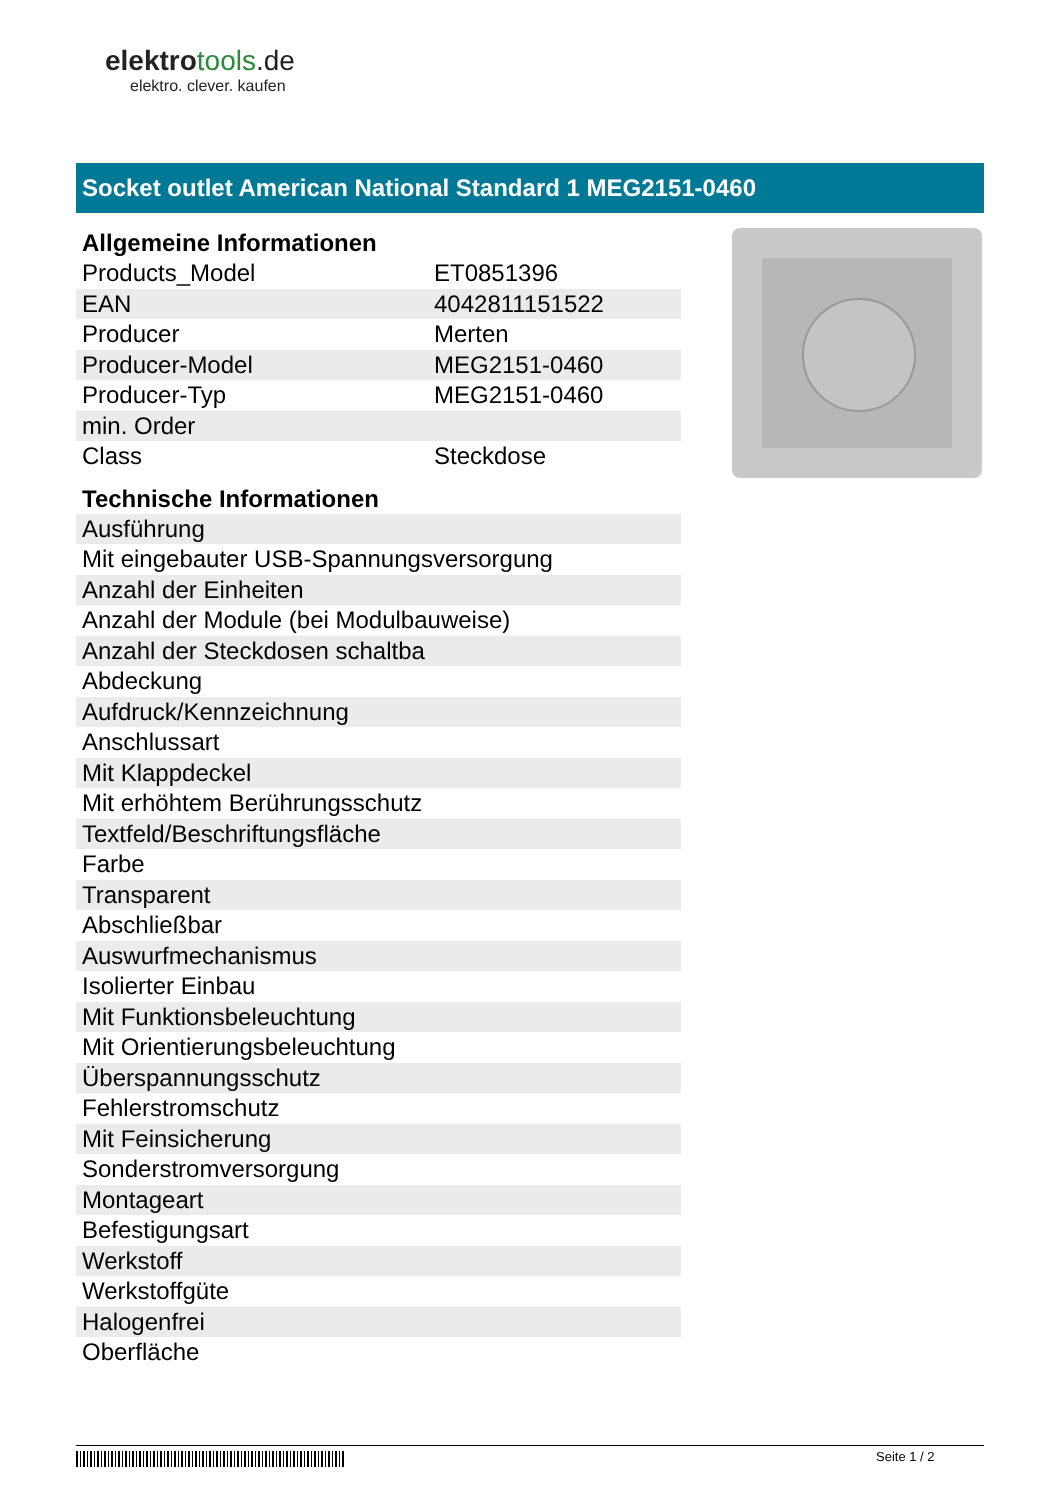elektrotools.de
elektro. clever. kaufen
Socket outlet American National Standard 1 MEG2151-0460
Allgemeine Informationen
| Products_Model | ET0851396 |
| EAN | 4042811151522 |
| Producer | Merten |
| Producer-Model | MEG2151-0460 |
| Producer-Typ | MEG2151-0460 |
| min. Order | |
| Class | Steckdose |
Technische Informationen
| Ausführung |
| Mit eingebauter USB-Spannungsversorgung |
| Anzahl der Einheiten |
| Anzahl der Module (bei Modulbauweise) |
| Anzahl der Steckdosen schaltba |
| Abdeckung |
| Aufdruck/Kennzeichnung |
| Anschlussart |
| Mit Klappdeckel |
| Mit erhöhtem Berührungsschutz |
| Textfeld/Beschriftungsfläche |
| Farbe |
| Transparent |
| Abschließbar |
| Auswurfmechanismus |
| Isolierter Einbau |
| Mit Funktionsbeleuchtung |
| Mit Orientierungsbeleuchtung |
| Überspannungsschutz |
| Fehlerstromschutz |
| Mit Feinsicherung |
| Sonderstromversorgung |
| Montageart |
| Befestigungsart |
| Werkstoff |
| Werkstoffgüte |
| Halogenfrei |
| Oberfläche |
Seite 1 / 2